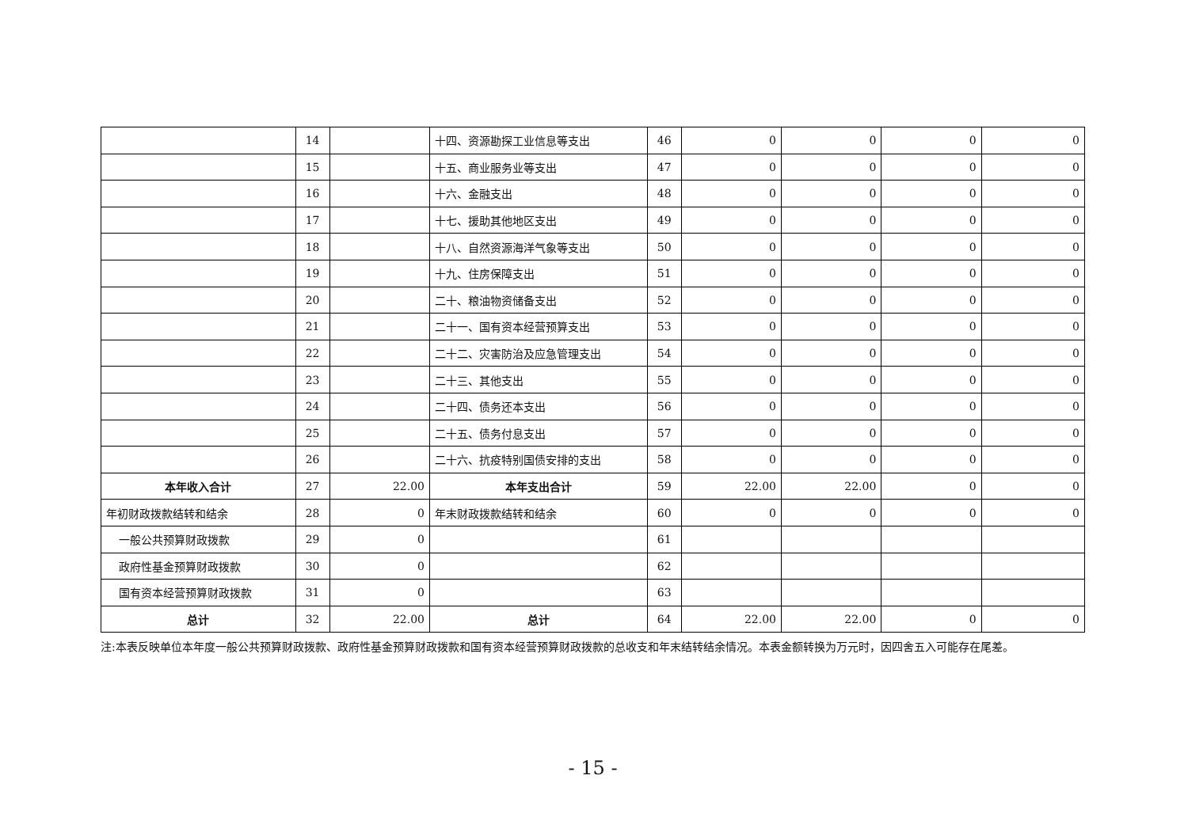| | 14 | | 十四、资源勘探工业信息等支出 | 46 | 0 | 0 | 0 | 0 |
| | 15 | | 十五、商业服务业等支出 | 47 | 0 | 0 | 0 | 0 |
| | 16 | | 十六、金融支出 | 48 | 0 | 0 | 0 | 0 |
| | 17 | | 十七、援助其他地区支出 | 49 | 0 | 0 | 0 | 0 |
| | 18 | | 十八、自然资源海洋气象等支出 | 50 | 0 | 0 | 0 | 0 |
| | 19 | | 十九、住房保障支出 | 51 | 0 | 0 | 0 | 0 |
| | 20 | | 二十、粮油物资储备支出 | 52 | 0 | 0 | 0 | 0 |
| | 21 | | 二十一、国有资本经营预算支出 | 53 | 0 | 0 | 0 | 0 |
| | 22 | | 二十二、灾害防治及应急管理支出 | 54 | 0 | 0 | 0 | 0 |
| | 23 | | 二十三、其他支出 | 55 | 0 | 0 | 0 | 0 |
| | 24 | | 二十四、债务还本支出 | 56 | 0 | 0 | 0 | 0 |
| | 25 | | 二十五、债务付息支出 | 57 | 0 | 0 | 0 | 0 |
| | 26 | | 二十六、抗疫特别国债安排的支出 | 58 | 0 | 0 | 0 | 0 |
| 本年收入合计 | 27 | 22.00 | 本年支出合计 | 59 | 22.00 | 22.00 | 0 | 0 |
| 年初财政拨款结转和结余 | 28 | 0 | 年末财政拨款结转和结余 | 60 | 0 | 0 | 0 | 0 |
| 一般公共预算财政拨款 | 29 | 0 | | 61 | | | | |
| 政府性基金预算财政拨款 | 30 | 0 | | 62 | | | | |
| 国有资本经营预算财政拨款 | 31 | 0 | | 63 | | | | |
| 总计 | 32 | 22.00 | 总计 | 64 | 22.00 | 22.00 | 0 | 0 |
注:本表反映单位本年度一般公共预算财政拨款、政府性基金预算财政拨款和国有资本经营预算财政拨款的总收支和年末结转结余情况。本表金额转换为万元时，因四舍五入可能存在尾差。
- 15 -